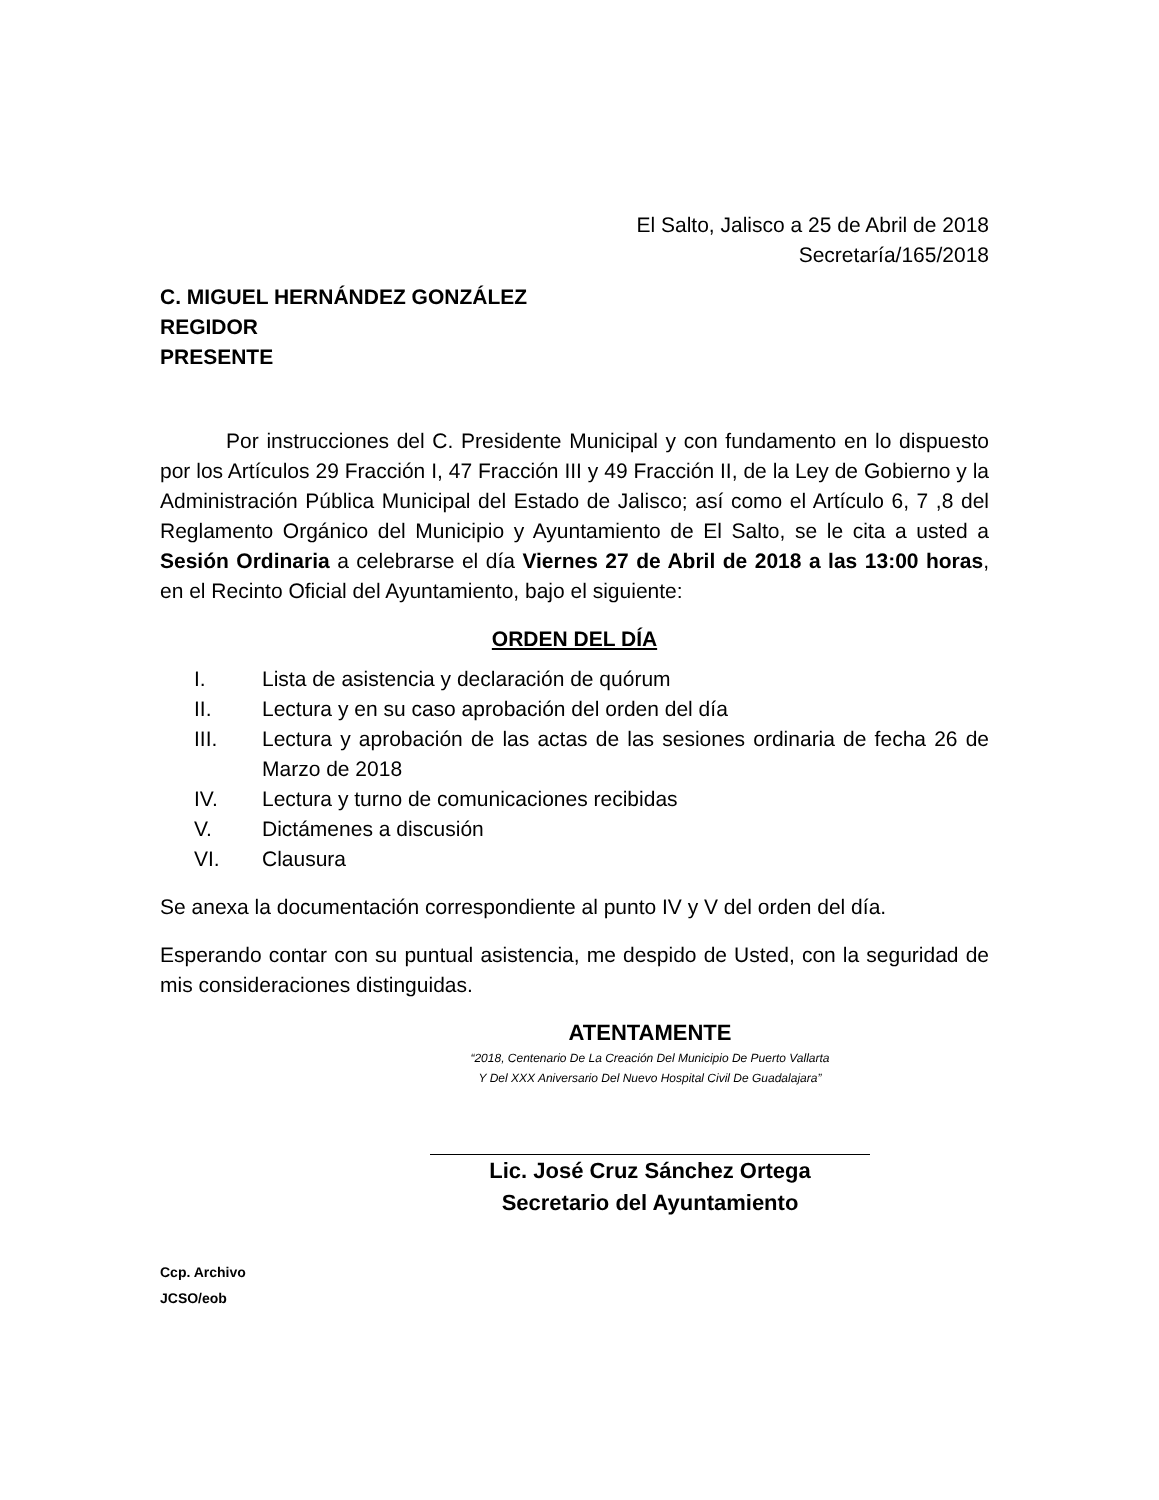El Salto, Jalisco a 25 de Abril de 2018
Secretaría/165/2018
C. MIGUEL HERNÁNDEZ GONZÁLEZ
REGIDOR
PRESENTE
Por instrucciones del C. Presidente Municipal y con fundamento en lo dispuesto por los Artículos 29 Fracción I, 47 Fracción III y 49 Fracción II, de la Ley de Gobierno y la Administración Pública Municipal del Estado de Jalisco; así como el Artículo 6, 7 ,8 del Reglamento Orgánico del Municipio y Ayuntamiento de El Salto, se le cita a usted a Sesión Ordinaria a celebrarse el día Viernes 27 de Abril de 2018 a las 13:00 horas, en el Recinto Oficial del Ayuntamiento, bajo el siguiente:
ORDEN DEL DÍA
I. Lista de asistencia y declaración de quórum
II. Lectura y en su caso aprobación del orden del día
III. Lectura y aprobación de las actas de las sesiones ordinaria de fecha 26 de Marzo de 2018
IV. Lectura y turno de comunicaciones recibidas
V. Dictámenes a discusión
VI. Clausura
Se anexa la documentación correspondiente al punto IV y V del orden del día.
Esperando contar con su puntual asistencia, me despido de Usted, con la seguridad de mis consideraciones distinguidas.
ATENTAMENTE
“2018, Centenario De La Creación Del Municipio De Puerto Vallarta
Y Del XXX Aniversario Del Nuevo Hospital Civil De Guadalajara”
Lic. José Cruz Sánchez Ortega
Secretario del Ayuntamiento
Ccp. Archivo
JCSO/eob